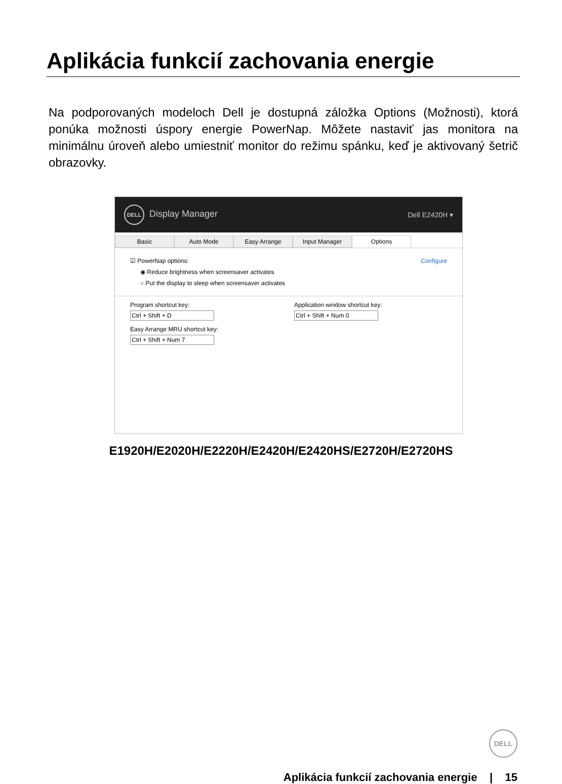Aplikácia funkcií zachovania energie
Na podporovaných modeloch Dell je dostupná záložka Options (Možnosti), ktorá ponúka možnosti úspory energie PowerNap. Môžete nastaviť jas monitora na minimálnu úroveň alebo umiestniť monitor do režimu spánku, keď je aktivovaný šetrič obrazovky.
DELL Display Manager Dell E2420H ▾
Basic Auto Mode Easy Arrange Input Manager Options
☑ PowerNap options: Configure
◉ Reduce brightness when screensaver activates
○ Put the display to sleep when screensaver activates
Program shortcut key:
Ctrl + Shift + D
Easy Arrange MRU shortcut key:
Ctrl + Shift + Num 7
Application window shortcut key:
Ctrl + Shift + Num 0
E1920H/E2020H/E2220H/E2420H/E2420HS/E2720H/E2720HS
DELL
Aplikácia funkcií zachovania energie | 15